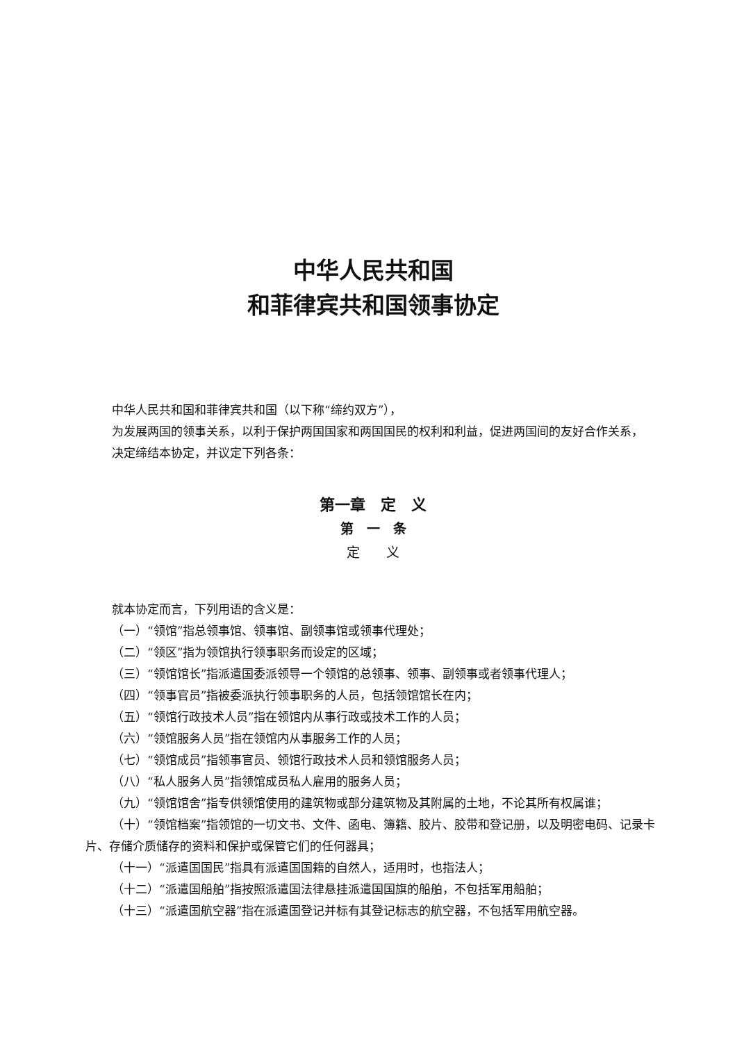中华人民共和国
和菲律宾共和国领事协定
中华人民共和国和菲律宾共和国（以下称“缔约双方”），
为发展两国的领事关系，以利于保护两国国家和两国国民的权利和利益，促进两国间的友好合作关系，
决定缔结本协定，并议定下列各条：
第一章　定　义
第　一　条
定　　义
就本协定而言，下列用语的含义是：
（一）“领馆”指总领事馆、领事馆、副领事馆或领事代理处；
（二）“领区”指为领馆执行领事职务而设定的区域；
（三）“领馆馆长”指派遣国委派领导一个领馆的总领事、领事、副领事或者领事代理人；
（四）“领事官员”指被委派执行领事职务的人员，包括领馆馆长在内；
（五）“领馆行政技术人员”指在领馆内从事行政或技术工作的人员；
（六）“领馆服务人员”指在领馆内从事服务工作的人员；
（七）“领馆成员”指领事官员、领馆行政技术人员和领馆服务人员；
（八）“私人服务人员”指领馆成员私人雇用的服务人员；
（九）“领馆馆舍”指专供领馆使用的建筑物或部分建筑物及其附属的土地，不论其所有权属谁；
（十）“领馆档案”指领馆的一切文书、文件、函电、簿籍、胶片、胶带和登记册，以及明密电码、记录卡片、存储介质储存的资料和保护或保管它们的任何器具；
（十一）“派遣国国民”指具有派遣国国籍的自然人，适用时，也指法人；
（十二）“派遣国船舶”指按照派遣国法律悬挂派遣国国旗的船舶，不包括军用船舶；
（十三）“派遣国航空器”指在派遣国登记并标有其登记标志的航空器，不包括军用航空器。